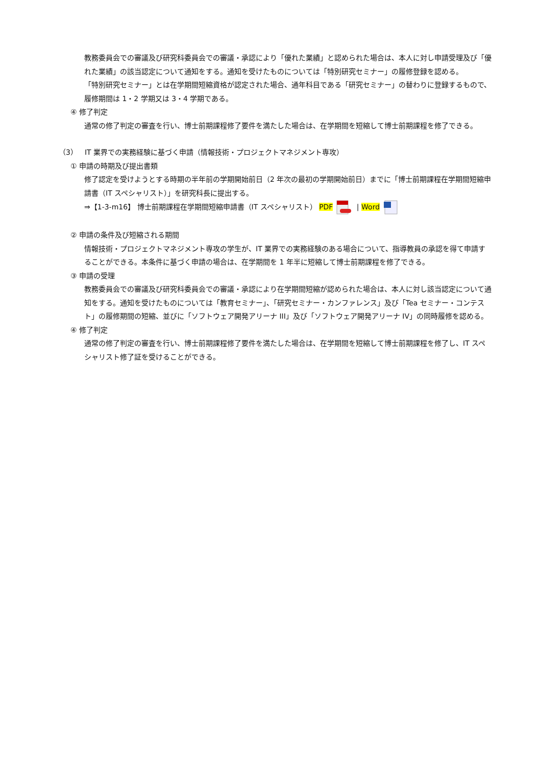教務委員会での審議及び研究科委員会での審議・承認により「優れた業績」と認められた場合は、本人に対し申請受理及び「優れた業績」の該当認定について通知をする。通知を受けたものについては「特別研究セミナー」の履修登録を認める。
「特別研究セミナー」とは在学期間短縮資格が認定された場合、通年科目である「研究セミナー」の替わりに登録するもので、履修期間は 1・2 学期又は 3・4 学期である。
④ 修了判定
通常の修了判定の審査を行い、博士前期課程修了要件を満たした場合は、在学期間を短縮して博士前期課程を修了できる。
（3）　IT 業界での実務経験に基づく申請（情報技術・プロジェクトマネジメント専攻）
① 申請の時期及び提出書類
修了認定を受けようとする時期の半年前の学期開始前日（2 年次の最初の学期開始前日）までに「博士前期課程在学期間短縮申請書（IT スペシャリスト）」を研究科長に提出する。
⇒【1-3-m16】 博士前期課程在学期間短縮申請書（IT スペシャリスト） PDF | Word
② 申請の条件及び短縮される期間
情報技術・プロジェクトマネジメント専攻の学生が、IT 業界での実務経験のある場合について、指導教員の承認を得て申請することができる。本条件に基づく申請の場合は、在学期間を 1 年半に短縮して博士前期課程を修了できる。
③ 申請の受理
教務委員会での審議及び研究科委員会での審議・承認により在学期間短縮が認められた場合は、本人に対し該当認定について通知をする。通知を受けたものについては「教育セミナー」、「研究セミナー・カンファレンス」及び「Tea セミナー・コンテスト」の履修期間の短縮、並びに「ソフトウェア開発アリーナ III」及び「ソフトウェア開発アリーナ IV」の同時履修を認める。
④ 修了判定
通常の修了判定の審査を行い、博士前期課程修了要件を満たした場合は、在学期間を短縮して博士前期課程を修了し、IT スペシャリスト修了証を受けることができる。